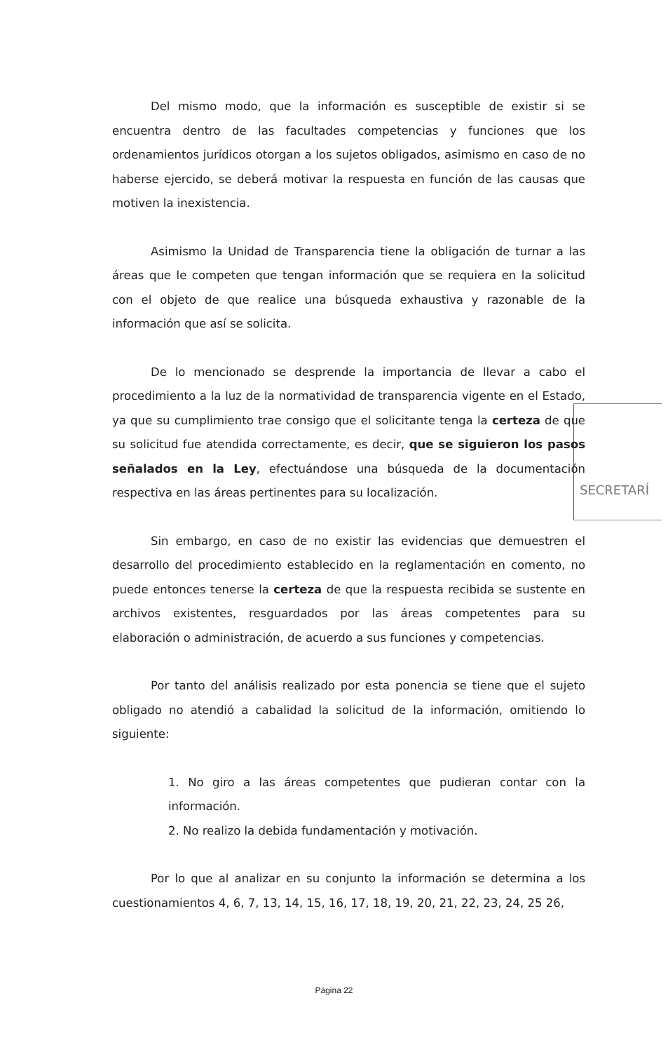SECRETARÍ
Del mismo modo, que la información es susceptible de existir si se encuentra dentro de las facultades competencias y funciones que los ordenamientos jurídicos otorgan a los sujetos obligados, asimismo en caso de no haberse ejercido, se deberá motivar la respuesta en función de las causas que motiven la inexistencia.
Asimismo la Unidad de Transparencia tiene la obligación de turnar a las áreas que le competen que tengan información que se requiera en la solicitud con el objeto de que realice una búsqueda exhaustiva y razonable de la información que así se solicita.
De lo mencionado se desprende la importancia de llevar a cabo el procedimiento a la luz de la normatividad de transparencia vigente en el Estado, ya que su cumplimiento trae consigo que el solicitante tenga la certeza de que su solicitud fue atendida correctamente, es decir, que se siguieron los pasos señalados en la Ley, efectuándose una búsqueda de la documentación respectiva en las áreas pertinentes para su localización.
Sin embargo, en caso de no existir las evidencias que demuestren el desarrollo del procedimiento establecido en la reglamentación en comento, no puede entonces tenerse la certeza de que la respuesta recibida se sustente en archivos existentes, resguardados por las áreas competentes para su elaboración o administración, de acuerdo a sus funciones y competencias.
Por tanto del análisis realizado por esta ponencia se tiene que el sujeto obligado no atendió a cabalidad la solicitud de la información, omitiendo lo siguiente:
1. No giro a las áreas competentes que pudieran contar con la información.
2. No realizo la debida fundamentación y motivación.
Por lo que al analizar en su conjunto la información se determina a los cuestionamientos 4, 6, 7, 13, 14, 15, 16, 17, 18, 19, 20, 21, 22, 23, 24, 25 26,
Página 22